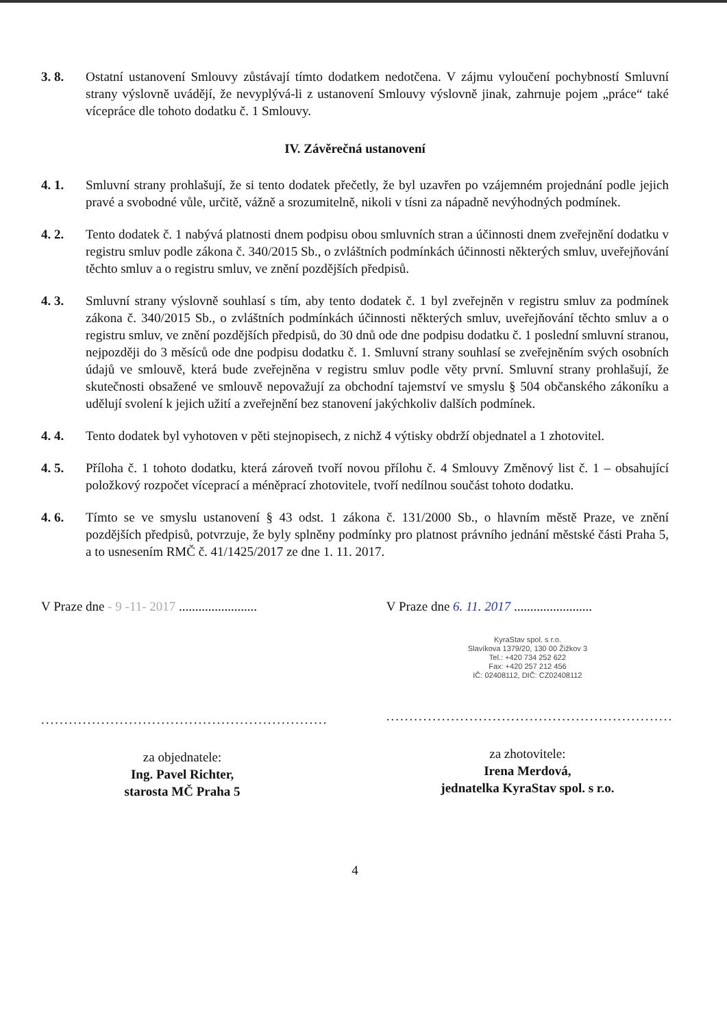3. 8. Ostatní ustanovení Smlouvy zůstávají tímto dodatkem nedotčena. V zájmu vyloučení pochybností Smluvní strany výslovně uvádějí, že nevyplývá-li z ustanovení Smlouvy výslovně jinak, zahrnuje pojem „práce“ také vícepráce dle tohoto dodatku č. 1 Smlouvy.
IV. Závěrečná ustanovení
4. 1. Smluvní strany prohlašují, že si tento dodatek přečetly, že byl uzavřen po vzájemném projednání podle jejich pravé a svobodné vůle, určitě, vážně a srozumitelně, nikoli v tísni za nápadně nevýhodných podmínek.
4. 2. Tento dodatek č. 1 nabývá platnosti dnem podpisu obou smluvních stran a účinnosti dnem zveřejnění dodatku v registru smluv podle zákona č. 340/2015 Sb., o zvláštních podmínkách účinnosti některých smluv, uveřejňování těchto smluv a o registru smluv, ve znění pozdějších předpisů.
4. 3. Smluvní strany výslovně souhlasí s tím, aby tento dodatek č. 1 byl zveřejněn v registru smluv za podmínek zákona č. 340/2015 Sb., o zvláštních podmínkách účinnosti některých smluv, uveřejňování těchto smluv a o registru smluv, ve znění pozdějších předpisů, do 30 dnů ode dne podpisu dodatku č. 1 poslední smluvní stranou, nejpozději do 3 měsíců ode dne podpisu dodatku č. 1. Smluvní strany souhlasí se zveřejněním svých osobních údajů ve smlouvě, která bude zveřejněna v registru smluv podle věty první. Smluvní strany prohlašují, že skutečnosti obsažené ve smlouvě nepovažují za obchodní tajemství ve smyslu § 504 občanského zákoníku a udělují svolení k jejich užití a zveřejnění bez stanovení jakýchkoliv dalších podmínek.
4. 4. Tento dodatek byl vyhotoven v pěti stejnopisech, z nichž 4 výtisky obdrží objednatel a 1 zhotovitel.
4. 5. Příloha č. 1 tohoto dodatku, která zároveň tvoří novou přílohu č. 4 Smlouvy Změnový list č. 1 – obsahující položkový rozpočet víceprací a méněprací zhotovitele, tvoří nedílnou součást tohoto dodatku.
4. 6. Tímto se ve smyslu ustanovení § 43 odst. 1 zákona č. 131/2000 Sb., o hlavním městě Praze, ve znění pozdějších předpisů, potvrzuje, že byly splněny podmínky pro platnost právního jednání městské části Praha 5, a to usnesením RMČ č. 41/1425/2017 ze dne 1. 11. 2017.
V Praze dne - 9 -11- 2017 ........................
..............................................................
za objednatele:
Ing. Pavel Richter,
starosta MČ Praha 5
V Praze dne 6. 11. 2017 ........................
KyraStav spol. s r.o.
Slavíkova 1379/20, 130 00 Žižkov 3
Tel.: +420 734 252 622
Fax: +420 257 212 456
IČ: 02408112, DIČ: CZ02408112
..............................................................
za zhotovitele:
Irena Merdová,
jednatelka KyraStav spol. s r.o.
4